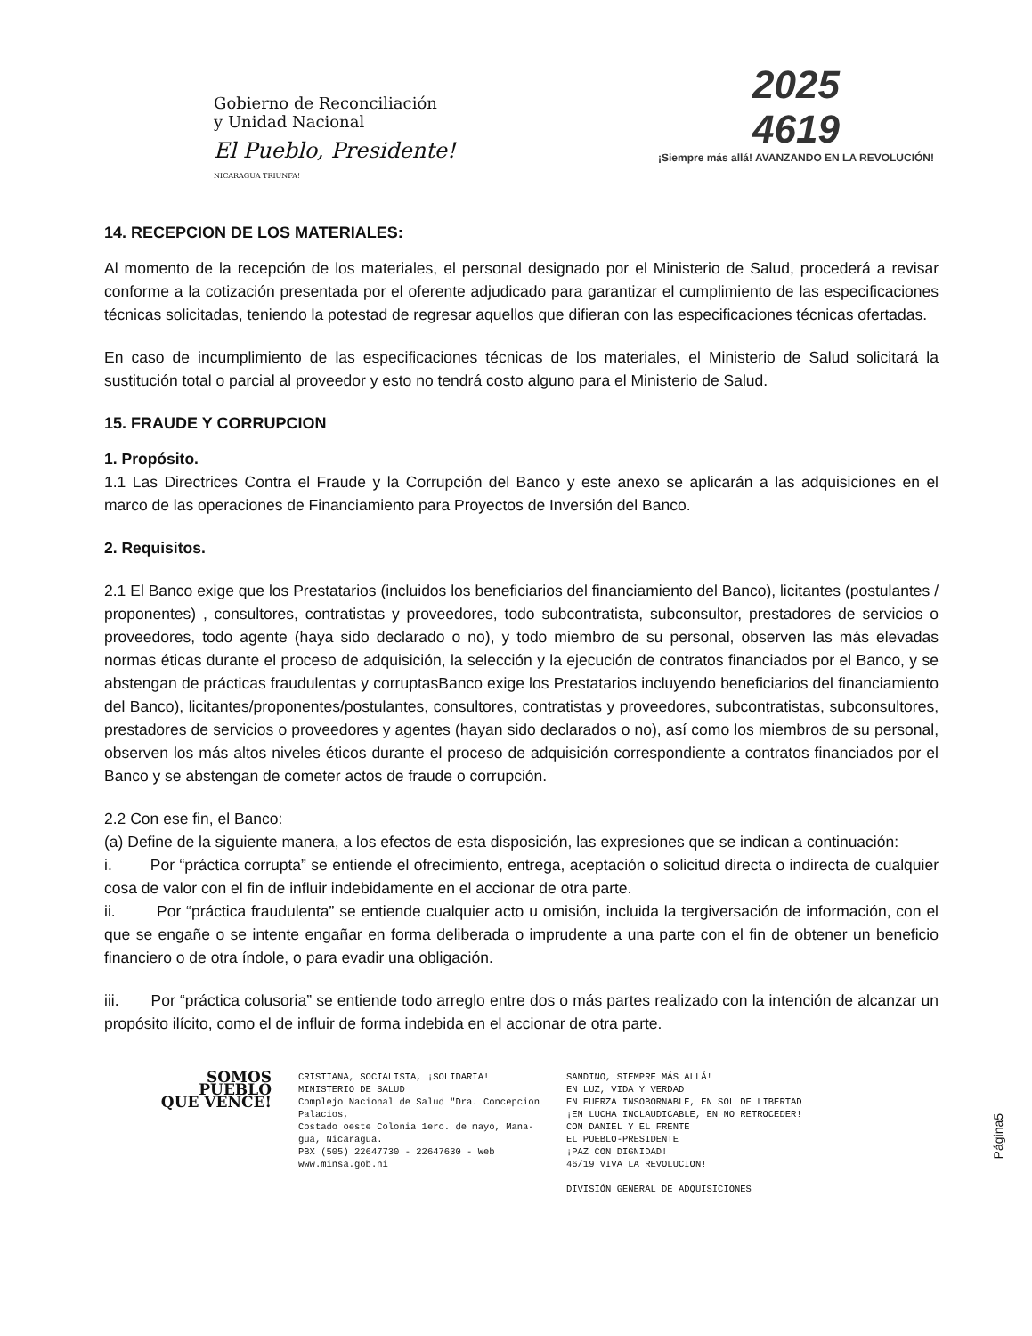Gobierno de Reconciliación
y Unidad Nacional
El Pueblo, Presidente!
NICARAGUA TRIUNFA!
2025
4619
¡Siempre más allá! AVANZANDO EN LA REVOLUCIÓN!
14. RECEPCION DE LOS MATERIALES:
Al momento de la recepción de los materiales, el personal designado por el Ministerio de Salud, procederá a revisar conforme a la cotización presentada por el oferente adjudicado para garantizar el cumplimiento de las especificaciones técnicas solicitadas, teniendo la potestad de regresar aquellos que difieran con las especificaciones técnicas ofertadas.
En caso de incumplimiento de las especificaciones técnicas de los materiales, el Ministerio de Salud solicitará la sustitución total o parcial al proveedor y esto no tendrá costo alguno para el Ministerio de Salud.
15. FRAUDE Y CORRUPCION
1. Propósito.
1.1 Las Directrices Contra el Fraude y la Corrupción del Banco y este anexo se aplicarán a las adquisiciones en el marco de las operaciones de Financiamiento para Proyectos de Inversión del Banco.
2. Requisitos.
2.1 El Banco exige que los Prestatarios (incluidos los beneficiarios del financiamiento del Banco), licitantes (postulantes / proponentes) , consultores, contratistas y proveedores, todo subcontratista, subconsultor, prestadores de servicios o proveedores, todo agente (haya sido declarado o no), y todo miembro de su personal, observen las más elevadas normas éticas durante el proceso de adquisición, la selección y la ejecución de contratos financiados por el Banco, y se abstengan de prácticas fraudulentas y corruptasBanco exige los Prestatarios incluyendo beneficiarios del financiamiento del Banco), licitantes/proponentes/postulantes, consultores, contratistas y proveedores, subcontratistas, subconsultores, prestadores de servicios o proveedores y agentes (hayan sido declarados o no), así como los miembros de su personal, observen los más altos niveles éticos durante el proceso de adquisición correspondiente a contratos financiados por el Banco y se abstengan de cometer actos de fraude o corrupción.
2.2 Con ese fin, el Banco:
(a) Define de la siguiente manera, a los efectos de esta disposición, las expresiones que se indican a continuación:
i. Por “práctica corrupta” se entiende el ofrecimiento, entrega, aceptación o solicitud directa o indirecta de cualquier cosa de valor con el fin de influir indebidamente en el accionar de otra parte.
ii. Por “práctica fraudulenta” se entiende cualquier acto u omisión, incluida la tergiversación de información, con el que se engañe o se intente engañar en forma deliberada o imprudente a una parte con el fin de obtener un beneficio financiero o de otra índole, o para evadir una obligación.
iii. Por “práctica colusoria” se entiende todo arreglo entre dos o más partes realizado con la intención de alcanzar un propósito ilícito, como el de influir de forma indebida en el accionar de otra parte.
Página5
SOMOS
PUEBLO
QUE VENCE!
CRISTIANA, SOCIALISTA, ¡SOLIDARIA!
MINISTERIO DE SALUD
Complejo Nacional de Salud "Dra. Concepcion
Palacios,
Costado oeste Colonia 1ero. de mayo, Mana-
gua, Nicaragua.
PBX (505) 22647730 - 22647630 - Web
www.minsa.gob.ni
SANDINO, SIEMPRE MÁS ALLÁ!
EN LUZ, VIDA Y VERDAD
EN FUERZA INSOBORNABLE, EN SOL DE LIBERTAD
¡EN LUCHA INCLAUDICABLE, EN NO RETROCEDER!
CON DANIEL Y EL FRENTE
EL PUEBLO-PRESIDENTE
¡PAZ CON DIGNIDAD!
46/19 VIVA LA REVOLUCION!
DIVISIÓN GENERAL DE ADQUISICIONES